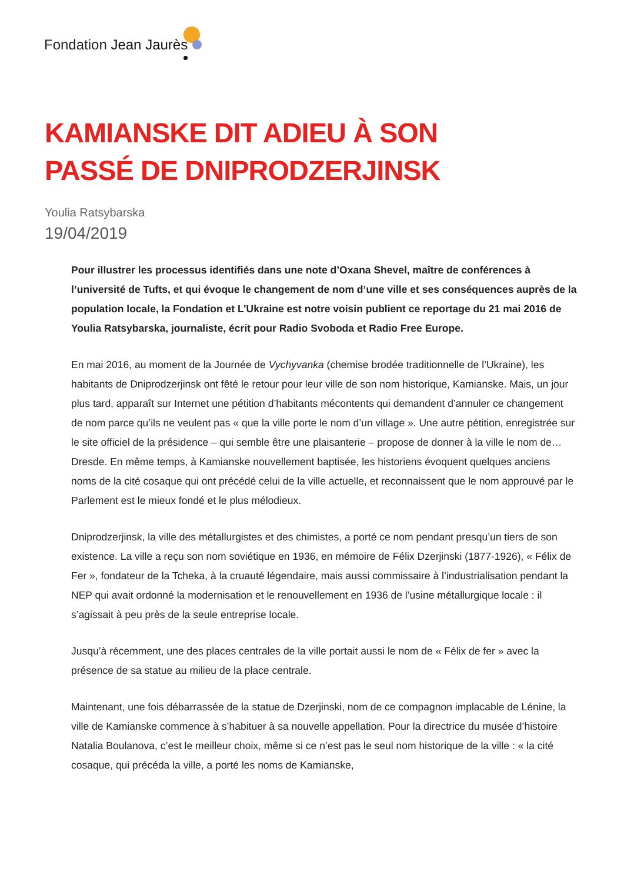Fondation Jean Jaurès
KAMIANSKE DIT ADIEU À SON PASSÉ DE DNIPRODZERJINSK
Youlia Ratsybarska
19/04/2019
Pour illustrer les processus identifiés dans une note d’Oxana Shevel, maître de conférences à l’université de Tufts, et qui évoque le changement de nom d’une ville et ses conséquences auprès de la population locale, la Fondation et L’Ukraine est notre voisin publient ce reportage du 21 mai 2016 de Youlia Ratsybarska, journaliste, écrit pour Radio Svoboda et Radio Free Europe.
En mai 2016, au moment de la Journée de Vychyvanka (chemise brodée traditionnelle de l’Ukraine), les habitants de Dniprodzerjinsk ont fêté le retour pour leur ville de son nom historique, Kamianske. Mais, un jour plus tard, apparaît sur Internet une pétition d’habitants mécontents qui demandent d’annuler ce changement de nom parce qu’ils ne veulent pas « que la ville porte le nom d’un village ». Une autre pétition, enregistrée sur le site officiel de la présidence – qui semble être une plaisanterie – propose de donner à la ville le nom de… Dresde. En même temps, à Kamianske nouvellement baptisée, les historiens évoquent quelques anciens noms de la cité cosaque qui ont précédé celui de la ville actuelle, et reconnaissent que le nom approuvé par le Parlement est le mieux fondé et le plus mélodieux.
Dniprodzerjinsk, la ville des métallurgistes et des chimistes, a porté ce nom pendant presqu’un tiers de son existence. La ville a reçu son nom soviétique en 1936, en mémoire de Félix Dzerjinski (1877-1926), « Félix de Fer », fondateur de la Tcheka, à la cruauté légendaire, mais aussi commissaire à l’industrialisation pendant la NEP qui avait ordonné la modernisation et le renouvellement en 1936 de l’usine métallurgique locale : il s’agissait à peu près de la seule entreprise locale.
Jusqu’à récemment, une des places centrales de la ville portait aussi le nom de « Félix de fer » avec la présence de sa statue au milieu de la place centrale.
Maintenant, une fois débarrassée de la statue de Dzerjinski, nom de ce compagnon implacable de Lénine, la ville de Kamianske commence à s’habituer à sa nouvelle appellation. Pour la directrice du musée d’histoire Natalia Boulanova, c’est le meilleur choix, même si ce n’est pas le seul nom historique de la ville : « la cité cosaque, qui précéda la ville, a porté les noms de Kamianske,